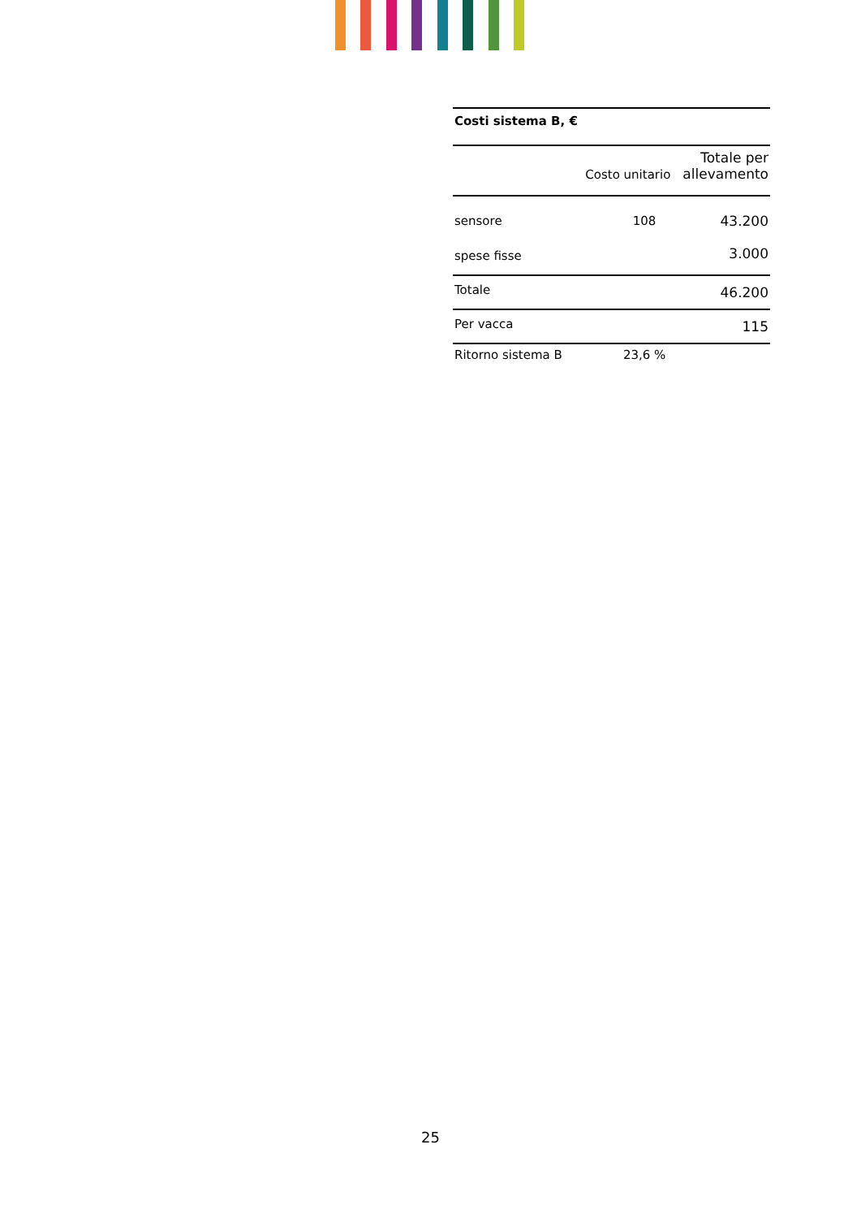| Costi sistema B, € | | |
| --- | --- | --- |
| | Costo unitario | Totale per allevamento |
| sensore | 108 | 43.200 |
| spese fisse | | 3.000 |
| Totale | | 46.200 |
| Per vacca | | 115 |
| Ritorno sistema B | 23,6 % | |
25